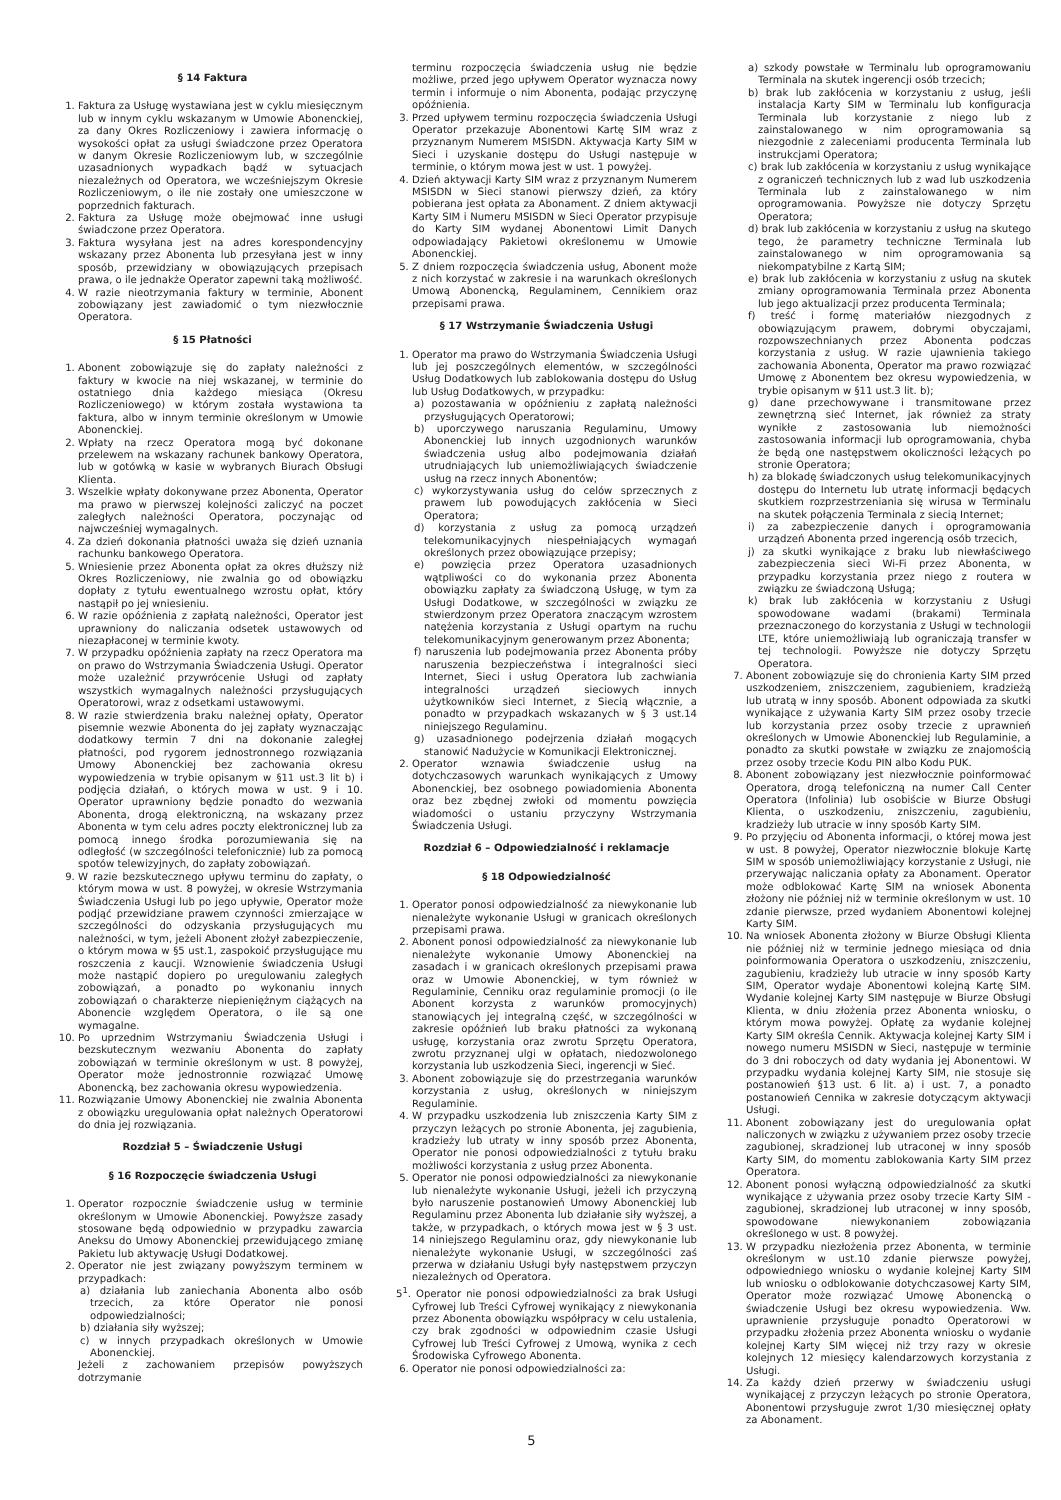§ 14 Faktura
1. Faktura za Usługę wystawiana jest w cyklu miesięcznym lub w innym cyklu wskazanym w Umowie Abonenckiej, za dany Okres Rozliczeniowy i zawiera informację o wysokości opłat za usługi świadczone przez Operatora w danym Okresie Rozliczeniowym lub, w szczególnie uzasadnionych wypadkach bądź w sytuacjach niezależnych od Operatora, we wcześniejszym Okresie Rozliczeniowym, o ile nie zostały one umieszczone w poprzednich fakturach.
2. Faktura za Usługę może obejmować inne usługi świadczone przez Operatora.
3. Faktura wysyłana jest na adres korespondencyjny wskazany przez Abonenta lub przesyłana jest w inny sposób, przewidziany w obowiązujących przepisach prawa, o ile jednakże Operator zapewni taką możliwość.
4. W razie nieotrzymania faktury w terminie, Abonent zobowiązany jest zawiadomić o tym niezwłocznie Operatora.
§ 15 Płatności
1. Abonent zobowiązuje się do zapłaty należności z faktury w kwocie na niej wskazanej, w terminie do ostatniego dnia każdego miesiąca (Okresu Rozliczeniowego) w którym została wystawiona ta faktura, albo w innym terminie określonym w Umowie Abonenckiej.
2. Wpłaty na rzecz Operatora mogą być dokonane przelewem na wskazany rachunek bankowy Operatora, lub w gotówką w kasie w wybranych Biurach Obsługi Klienta.
3. Wszelkie wpłaty dokonywane przez Abonenta, Operator ma prawo w pierwszej kolejności zaliczyć na poczet zaległych należności Operatora, poczynając od najwcześniej wymagalnych.
4. Za dzień dokonania płatności uważa się dzień uznania rachunku bankowego Operatora.
5. Wniesienie przez Abonenta opłat za okres dłuższy niż Okres Rozliczeniowy, nie zwalnia go od obowiązku dopłaty z tytułu ewentualnego wzrostu opłat, który nastąpił po jej wniesieniu.
6. W razie opóźnienia z zapłatą należności, Operator jest uprawniony do naliczania odsetek ustawowych od niezapłaconej w terminie kwoty.
7. W przypadku opóźnienia zapłaty na rzecz Operatora ma on prawo do Wstrzymania Świadczenia Usługi. Operator może uzależnić przywrócenie Usługi od zapłaty wszystkich wymagalnych należności przysługujących Operatorowi, wraz z odsetkami ustawowymi.
8. W razie stwierdzenia braku należnej opłaty, Operator pisemnie wezwie Abonenta do jej zapłaty wyznaczając dodatkowy termin 7 dni na dokonanie zaległej płatności, pod rygorem jednostronnego rozwiązania Umowy Abonenckiej bez zachowania okresu wypowiedzenia w trybie opisanym w §11 ust.3 lit b) i podjęcia działań, o których mowa w ust. 9 i 10. Operator uprawniony będzie ponadto do wezwania Abonenta, drogą elektroniczną, na wskazany przez Abonenta w tym celu adres poczty elektronicznej lub za pomocą innego środka porozumiewania się na odległość (w szczególności telefonicznie) lub za pomocą spotów telewizyjnych, do zapłaty zobowiązań.
9. W razie bezskutecznego upływu terminu do zapłaty, o którym mowa w ust. 8 powyżej, w okresie Wstrzymania Świadczenia Usługi lub po jego upływie, Operator może podjąć przewidziane prawem czynności zmierzające w szczególności do odzyskania przysługujących mu należności, w tym, jeżeli Abonent złożył zabezpieczenie, o którym mowa w §5 ust.1, zaspokoić przysługujące mu roszczenia z kaucji. Wznowienie świadczenia Usługi może nastąpić dopiero po uregulowaniu zaległych zobowiązań, a ponadto po wykonaniu innych zobowiązań o charakterze niepieniężnym ciążących na Abonencie względem Operatora, o ile są one wymagalne.
10. Po uprzednim Wstrzymaniu Świadczenia Usługi i bezskutecznym wezwaniu Abonenta do zapłaty zobowiązań w terminie określonym w ust. 8 powyżej, Operator może jednostronnie rozwiązać Umowę Abonencką, bez zachowania okresu wypowiedzenia.
11. Rozwiązanie Umowy Abonenckiej nie zwalnia Abonenta z obowiązku uregulowania opłat należnych Operatorowi do dnia jej rozwiązania.
Rozdział 5 – Świadczenie Usługi
§ 16 Rozpoczęcie świadczenia Usługi
1. Operator rozpocznie świadczenie usług w terminie określonym w Umowie Abonenckiej. Powyższe zasady stosowane będą odpowiednio w przypadku zawarcia Aneksu do Umowy Abonenckiej przewidującego zmianę Pakietu lub aktywację Usługi Dodatkowej.
2. Operator nie jest związany powyższym terminem w przypadkach:
a) działania lub zaniechania Abonenta albo osób trzecich, za które Operator nie ponosi odpowiedzialności;
b) działania siły wyższej;
c) w innych przypadkach określonych w Umowie Abonenckiej.
Jeżeli z zachowaniem przepisów powyższych dotrzymanie
terminu rozpoczęcia świadczenia usług nie będzie możliwe, przed jego upływem Operator wyznacza nowy termin i informuje o nim Abonenta, podając przyczynę opóźnienia.
3. Przed upływem terminu rozpoczęcia świadczenia Usługi Operator przekazuje Abonentowi Kartę SIM wraz z przyznanym Numerem MSISDN. Aktywacja Karty SIM w Sieci i uzyskanie dostępu do Usługi następuje w terminie, o którym mowa jest w ust. 1 powyżej.
4. Dzień aktywacji Karty SIM wraz z przyznanym Numerem MSISDN w Sieci stanowi pierwszy dzień, za który pobierana jest opłata za Abonament. Z dniem aktywacji Karty SIM i Numeru MSISDN w Sieci Operator przypisuje do Karty SIM wydanej Abonentowi Limit Danych odpowiadający Pakietowi określonemu w Umowie Abonenckiej.
5. Z dniem rozpoczęcia świadczenia usług, Abonent może z nich korzystać w zakresie i na warunkach określonych Umową Abonencką, Regulaminem, Cennikiem oraz przepisami prawa.
§ 17 Wstrzymanie Świadczenia Usługi
1. Operator ma prawo do Wstrzymania Świadczenia Usługi lub jej poszczególnych elementów, w szczególności Usług Dodatkowych lub zablokowania dostępu do Usług lub Usług Dodatkowych, w przypadku:
a) pozostawania w opóźnieniu z zapłatą należności przysługujących Operatorowi;
b) uporczywego naruszania Regulaminu, Umowy Abonenckiej lub innych uzgodnionych warunków świadczenia usług albo podejmowania działań utrudniających lub uniemożliwiających świadczenie usług na rzecz innych Abonentów;
c) wykorzystywania usług do celów sprzecznych z prawem lub powodujących zakłócenia w Sieci Operatora;
d) korzystania z usług za pomocą urządzeń telekomunikacyjnych niespełniających wymagań określonych przez obowiązujące przepisy;
e) powzięcia przez Operatora uzasadnionych wątpliwości co do wykonania przez Abonenta obowiązku zapłaty za świadczoną Usługę, w tym za Usługi Dodatkowe, w szczególności w związku ze stwierdzonym przez Operatora znaczącym wzrostem natężenia korzystania z Usługi opartym na ruchu telekomunikacyjnym generowanym przez Abonenta;
f) naruszenia lub podejmowania przez Abonenta próby naruszenia bezpieczeństwa i integralności sieci Internet, Sieci i usług Operatora lub zachwiania integralności urządzeń sieciowych innych użytkowników sieci Internet, z Siecią włącznie, a ponadto w przypadkach wskazanych w § 3 ust.14 niniejszego Regulaminu.
g) uzasadnionego podejrzenia działań mogących stanowić Nadużycie w Komunikacji Elektronicznej.
2. Operator wznawia świadczenie usług na dotychczasowych warunkach wynikających z Umowy Abonenckiej, bez osobnego powiadomienia Abonenta oraz bez zbędnej zwłoki od momentu powzięcia wiadomości o ustaniu przyczyny Wstrzymania Świadczenia Usługi.
Rozdział 6 – Odpowiedzialność i reklamacje
§ 18 Odpowiedzialność
1. Operator ponosi odpowiedzialność za niewykonanie lub nienależyte wykonanie Usługi w granicach określonych przepisami prawa.
2. Abonent ponosi odpowiedzialność za niewykonanie lub nienależyte wykonanie Umowy Abonenckiej na zasadach i w granicach określonych przepisami prawa oraz w Umowie Abonenckiej, w tym również w Regulaminie, Cenniku oraz regulaminie promocji (o ile Abonent korzysta z warunków promocyjnych) stanowiących jej integralną część, w szczególności w zakresie opóźnień lub braku płatności za wykonaną usługę, korzystania oraz zwrotu Sprzętu Operatora, zwrotu przyznanej ulgi w opłatach, niedozwolonego korzystania lub uszkodzenia Sieci, ingerencji w Sieć.
3. Abonent zobowiązuje się do przestrzegania warunków korzystania z usług, określonych w niniejszym Regulaminie.
4. W przypadku uszkodzenia lub zniszczenia Karty SIM z przyczyn leżących po stronie Abonenta, jej zagubienia, kradzieży lub utraty w inny sposób przez Abonenta, Operator nie ponosi odpowiedzialności z tytułu braku możliwości korzystania z usług przez Abonenta.
5. Operator nie ponosi odpowiedzialności za niewykonanie lub nienależyte wykonanie Usługi, jeżeli ich przyczyną było naruszenie postanowień Umowy Abonenckiej lub Regulaminu przez Abonenta lub działanie siły wyższej, a także, w przypadkach, o których mowa jest w § 3 ust. 14 niniejszego Regulaminu oraz, gdy niewykonanie lub nienależyte wykonanie Usługi, w szczególności zaś przerwa w działaniu Usługi były następstwem przyczyn niezależnych od Operatora.
5<sup>1</sup>. Operator nie ponosi odpowiedzialności za brak Usługi Cyfrowej lub Treści Cyfrowej wynikający z niewykonania przez Abonenta obowiązku współpracy w celu ustalenia, czy brak zgodności w odpowiednim czasie Usługi Cyfrowej lub Treści Cyfrowej z Umową, wynika z cech Środowiska Cyfrowego Abonenta.
6. Operator nie ponosi odpowiedzialności za:
a) szkody powstałe w Terminalu lub oprogramowaniu Terminala na skutek ingerencji osób trzecich;
b) brak lub zakłócenia w korzystaniu z usług, jeśli instalacja Karty SIM w Terminalu lub konfiguracja Terminala lub korzystanie z niego lub z zainstalowanego w nim oprogramowania są niezgodnie z zaleceniami producenta Terminala lub instrukcjami Operatora;
c) brak lub zakłócenia w korzystaniu z usług wynikające z ograniczeń technicznych lub z wad lub uszkodzenia Terminala lub z zainstalowanego w nim oprogramowania. Powyższe nie dotyczy Sprzętu Operatora;
d) brak lub zakłócenia w korzystaniu z usług na skutego tego, że parametry techniczne Terminala lub zainstalowanego w nim oprogramowania są niekompatybilne z Kartą SIM;
e) brak lub zakłócenia w korzystaniu z usług na skutek zmiany oprogramowania Terminala przez Abonenta lub jego aktualizacji przez producenta Terminala;
f) treść i formę materiałów niezgodnych z obowiązującym prawem, dobrymi obyczajami, rozpowszechnianych przez Abonenta podczas korzystania z usług. W razie ujawnienia takiego zachowania Abonenta, Operator ma prawo rozwiązać Umowę z Abonentem bez okresu wypowiedzenia, w trybie opisanym w §11 ust.3 lit. b);
g) dane przechowywane i transmitowane przez zewnętrzną sieć Internet, jak również za straty wynikłe z zastosowania lub niemożności zastosowania informacji lub oprogramowania, chyba że będą one następstwem okoliczności leżących po stronie Operatora;
h) za blokadę świadczonych usług telekomunikacyjnych dostępu do Internetu lub utratę informacji będących skutkiem rozprzestrzeniania się wirusa w Terminalu na skutek połączenia Terminala z siecią Internet;
i) za zabezpieczenie danych i oprogramowania urządzeń Abonenta przed ingerencją osób trzecich,
j) za skutki wynikające z braku lub niewłaściwego zabezpieczenia sieci Wi-Fi przez Abonenta, w przypadku korzystania przez niego z routera w związku ze świadczoną Usługą;
k) brak lub zakłócenia w korzystaniu z Usługi spowodowane wadami (brakami) Terminala przeznaczonego do korzystania z Usługi w technologii LTE, które uniemożliwiają lub ograniczają transfer w tej technologii. Powyższe nie dotyczy Sprzętu Operatora.
7. Abonent zobowiązuje się do chronienia Karty SIM przed uszkodzeniem, zniszczeniem, zagubieniem, kradzieżą lub utratą w inny sposób. Abonent odpowiada za skutki wynikające z używania Karty SIM przez osoby trzecie lub korzystania przez osoby trzecie z uprawnień określonych w Umowie Abonenckiej lub Regulaminie, a ponadto za skutki powstałe w związku ze znajomością przez osoby trzecie Kodu PIN albo Kodu PUK.
8. Abonent zobowiązany jest niezwłocznie poinformować Operatora, drogą telefoniczną na numer Call Center Operatora (Infolinia) lub osobiście w Biurze Obsługi Klienta, o uszkodzeniu, zniszczeniu, zagubieniu, kradzieży lub utracie w inny sposób Karty SIM.
9. Po przyjęciu od Abonenta informacji, o której mowa jest w ust. 8 powyżej, Operator niezwłocznie blokuje Kartę SIM w sposób uniemożliwiający korzystanie z Usługi, nie przerywając naliczania opłaty za Abonament. Operator może odblokować Kartę SIM na wniosek Abonenta złożony nie później niż w terminie określonym w ust. 10 zdanie pierwsze, przed wydaniem Abonentowi kolejnej Karty SIM.
10. Na wniosek Abonenta złożony w Biurze Obsługi Klienta nie później niż w terminie jednego miesiąca od dnia poinformowania Operatora o uszkodzeniu, zniszczeniu, zagubieniu, kradzieży lub utracie w inny sposób Karty SIM, Operator wydaje Abonentowi kolejną Kartę SIM. Wydanie kolejnej Karty SIM następuje w Biurze Obsługi Klienta, w dniu złożenia przez Abonenta wniosku, o którym mowa powyżej. Opłatę za wydanie kolejnej Karty SIM określa Cennik. Aktywacja kolejnej Karty SIM i nowego numeru MSISDN w Sieci, następuje w terminie do 3 dni roboczych od daty wydania jej Abonentowi. W przypadku wydania kolejnej Karty SIM, nie stosuje się postanowień §13 ust. 6 lit. a) i ust. 7, a ponadto postanowień Cennika w zakresie dotyczącym aktywacji Usługi.
11. Abonent zobowiązany jest do uregulowania opłat naliczonych w związku z używaniem przez osoby trzecie zagubionej, skradzionej lub utraconej w inny sposób Karty SIM, do momentu zablokowania Karty SIM przez Operatora.
12. Abonent ponosi wyłączną odpowiedzialność za skutki wynikające z używania przez osoby trzecie Karty SIM - zagubionej, skradzionej lub utraconej w inny sposób, spowodowane niewykonaniem zobowiązania określonego w ust. 8 powyżej.
13. W przypadku niezłożenia przez Abonenta, w terminie określonym w ust.10 zdanie pierwsze powyżej, odpowiedniego wniosku o wydanie kolejnej Karty SIM lub wniosku o odblokowanie dotychczasowej Karty SIM, Operator może rozwiązać Umowę Abonencką o świadczenie Usługi bez okresu wypowiedzenia. Ww. uprawnienie przysługuje ponadto Operatorowi w przypadku złożenia przez Abonenta wniosku o wydanie kolejnej Karty SIM więcej niż trzy razy w okresie kolejnych 12 miesięcy kalendarzowych korzystania z Usługi.
14. Za każdy dzień przerwy w świadczeniu usługi wynikającej z przyczyn leżących po stronie Operatora, Abonentowi przysługuje zwrot 1/30 miesięcznej opłaty za Abonament.
5